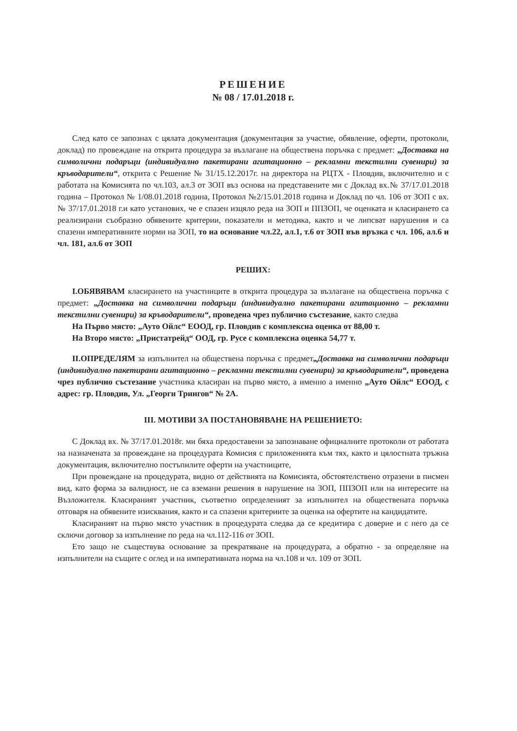РЕШЕНИЕ
№ 08 / 17.01.2018 г.
След като се запознах с цялата документация (документация за участие, обявление, оферти, протоколи, доклад) по провеждане на открита процедура за възлагане на обществена поръчка с предмет: „Доставка на символични подаръци (индивидуално пакетирани агитационно – рекламни текстилни сувенири) за кръводарители“, открита с Решение № 31/15.12.2017г. на директора на РЦТХ - Пловдив, включително и с работата на Комисията по чл.103, ал.3 от ЗОП въз основа на представените ми с Доклад вх.№ 37/17.01.2018 година – Протокол № 1/08.01.2018 година, Протокол №2/15.01.2018 година и Доклад по чл. 106 от ЗОП с вх. № 37/17.01.2018 г.и като установих, че е спазен изцяло реда на ЗОП и ППЗОП, че оценката и класирането са реализирани съобразно обявените критерии, показатели и методика, както и че липсват нарушения и са спазени императивните норми на ЗОП, то на основание чл.22, ал.1, т.6 от ЗОП във връзка с чл. 106, ал.6 и чл. 181, ал.6 от ЗОП
РЕШИХ:
I.ОБЯВЯВАМ класирането на участниците в открита процедура за възлагане на обществена поръчка с предмет: „Доставка на символични подаръци (индивидуално пакетирани агитационно – рекламни текстилни сувенири) за кръводарители“, проведена чрез публично състезание, както следва
На Първо място: „Ауто Ойлс“ ЕООД, гр. Пловдив с комплексна оценка от 88,00 т.
На Второ място: „Пристатрейд“ ООД, гр. Русе с комплексна оценка 54,77 т.
II.ОПРЕДЕЛЯМ за изпълнител на обществена поръчка с предмет„Доставка на символични подаръци (индивидуално пакетирани агитационно – рекламни текстилни сувенири) за кръводарители“, проведена чрез публично състезание участника класиран на първо място, а именно а именно „Ауто Ойлс“ ЕООД, с адрес: гр. Пловдив, Ул. „Георги Трингов“ № 2А.
III. МОТИВИ ЗА ПОСТАНОВЯВАНЕ НА РЕШЕНИЕТО:
С Доклад вх. № 37/17.01.2018г. ми бяха предоставени за запознаване официалните протоколи от работата на назначената за провеждане на процедурата Комисия с приложенията към тях, както и цялостната тръжна документация, включително постъпилите оферти на участниците,
При провеждане на процедурата, видно от действията на Комисията, обстоятелствено отразени в писмен вид, като форма за валидност, не са вземани решения в нарушение на ЗОП, ППЗОП или на интересите на Възложителя. Класираният участник, съответно определеният за изпълнител на обществената поръчка отговаря на обявените изисквания, както и са спазени критериите за оценка на офертите на кандидатите.
Класираният на първо място участник в процедурата следва да се кредитира с доверие и с него да се сключи договор за изпълнение по реда на чл.112-116 от ЗОП.
Ето защо не съществува основание за прекратяване на процедурата, а обратно - за определяне на изпълнители на същите с оглед и на императивната норма на чл.108 и чл. 109 от ЗОП.